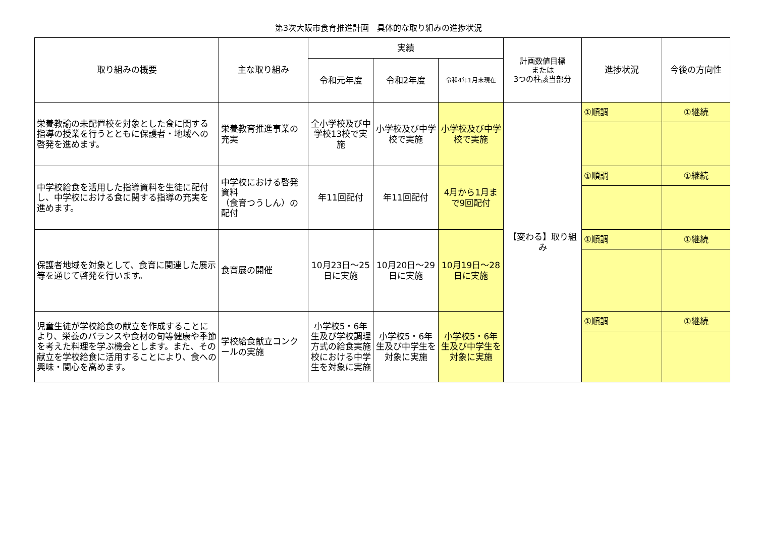第3次大阪市食育推進計画　具体的な取り組みの進捗状況
| 取り組みの概要 | 主な取り組み | 実績 | | | 計画数値目標 または 3つの柱該当部分 | 進捗状況 | 今後の方向性 |
| --- | --- | --- | --- | --- | --- | --- | --- |
| | | 令和元年度 | 令和2年度 | 令和4年1月末現在 | | | |
| 栄養教諭の未配置校を対象とした食に関する指導の授業を行うとともに保護者・地域への啓発を進めます。 | 栄養教育推進事業の充実 | 全小学校及び中学校13校で実施 | 小学校及び中学校で実施 | 小学校及び中学校で実施 | 【変わる】取り組み | ①順調 | ①継続 |
| 中学校給食を活用した指導資料を生徒に配付し、中学校における食に関する指導の充実を進めます。 | 中学校における啓発資料 （食育つうしん）の配付 | 年11回配付 | 年11回配付 | 4月から1月まで9回配付 | | ①順調 | ①継続 |
| 保護者地域を対象として、食育に関連した展示等を通じて啓発を行います。 | 食育展の開催 | 10月23日～25日に実施 | 10月20日～29日に実施 | 10月19日～28日に実施 | | ①順調 | ①継続 |
| 児童生徒が学校給食の献立を作成することにより、栄養のバランスや食材の旬等健康や季節を考えた料理を学ぶ機会とします。また、その献立を学校給食に活用することにより、食への興味・関心を高めます。 | 学校給食献立コンクールの実施 | 小学校5・6年生及び学校調理方式の給食実施校における中学生を対象に実施 | 小学校5・6年生及び中学生を対象に実施 | 小学校5・6年生及び中学生を対象に実施 | | ①順調 | ①継続 |